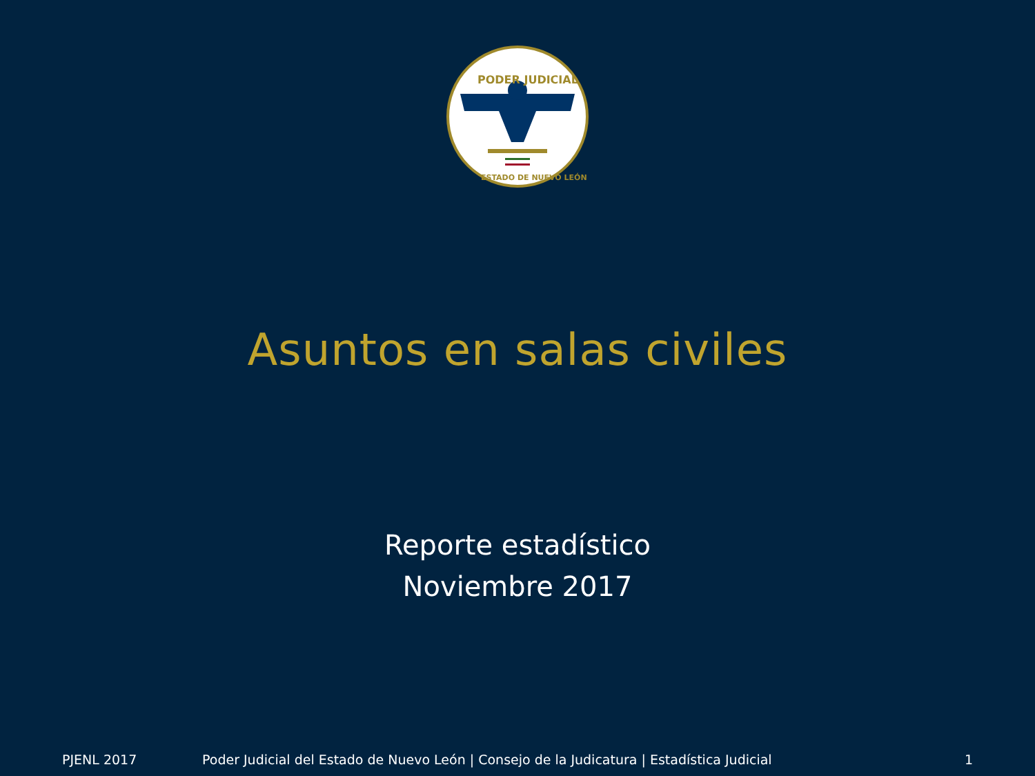PODER JUDICIAL
ESTADO DE NUEVO LEÓN
Asuntos en salas civiles
Reporte estadístico
Noviembre 2017
PJENL 2017 Poder Judicial del Estado de Nuevo León | Consejo de la Judicatura | Estadística Judicial 1